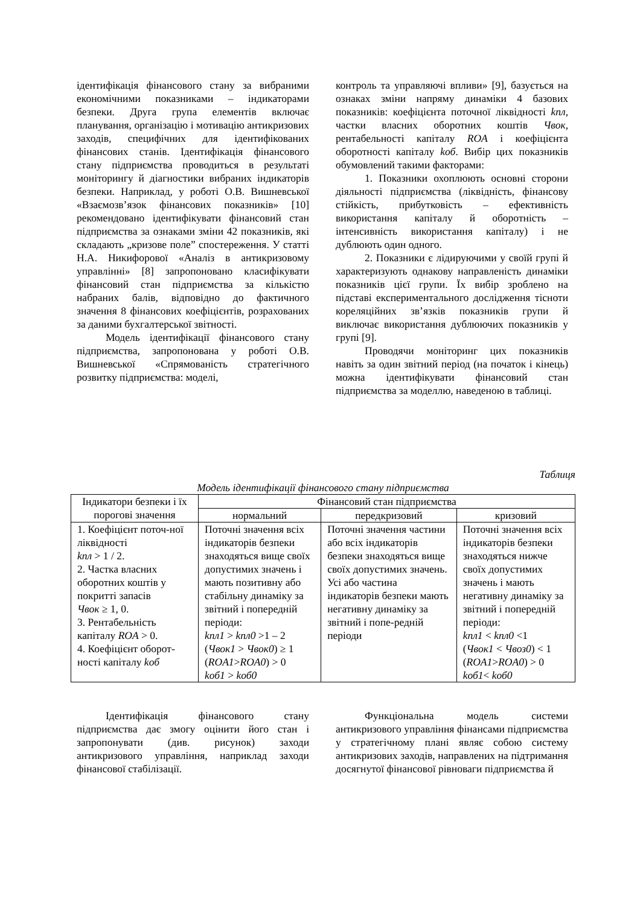ідентифікація фінансового стану за вибраними економічними показниками – індикаторами безпеки. Друга група елементів включає планування, організацію і мотивацію антикризових заходів, специфічних для ідентифікованих фінансових станів. Ідентифікація фінансового стану підприємства проводиться в результаті моніторингу й діагностики вибраних індикаторів безпеки. Наприклад, у роботі О.В. Вишневської «Взаємозв’язок фінансових показників» [10] рекомендовано ідентифікувати фінансовий стан підприємства за ознаками зміни 42 показників, які складають „кризове поле” спостереження. У статті Н.А. Никифорової «Аналіз в антикризовому управлінні» [8] запропоновано класифікувати фінансовий стан підприємства за кількістю набраних балів, відповідно до фактичного значення 8 фінансових коефіцієнтів, розрахованих за даними бухгалтерської звітності.
Модель ідентифікації фінансового стану підприємства, запропонована у роботі О.В. Вишневської «Спрямованість стратегічного розвитку підприємства: моделі,
контроль та управляючі впливи» [9], базується на ознаках зміни напряму динаміки 4 базових показників: коефіцієнта поточної ліквідності kпл, частки власних оборотних коштів Чвок, рентабельності капіталу ROA і коефіцієнта оборотності капіталу kоб. Вибір цих показників обумовлений такими факторами:
1. Показники охоплюють основні сторони діяльності підприємства (ліквідність, фінансову стійкість, прибутковість – ефективність використання капіталу й оборотність – інтенсивність використання капіталу) і не дублюють один одного.
2. Показники є лідируючими у своїй групі й характеризують однакову направленість динаміки показників цієї групи. Їх вибір зроблено на підставі експериментального дослідження тісноти кореляційних зв’язків показників групи й виключає використання дублюючих показників у групі [9].
Проводячи моніторинг цих показників навіть за один звітний період (на початок і кінець) можна ідентифікувати фінансовий стан підприємства за моделлю, наведеною в таблиці.
Таблиця
Модель ідентифікації фінансового стану підприємства
| Індикатори безпеки і їх порогові значення | Фінансовий стан підприємства | | |
| --- | --- | --- | --- |
| | нормальний | передкризовий | кризовий |
| 1. Коефіцієнт поточ-ної ліквідності kпл > 1 / 2. 2. Частка власних оборотних коштів у покритті запасів Чвок ≥ 1, 0. 3. Рентабельність капіталу ROA > 0. 4. Коефіцієнт оборот-ності капіталу kоб | Поточні значення всіх індикаторів безпеки знаходяться вище своїх допустимих значень і мають позитивну або стабільну динаміку за звітний і попередній періоди: kпл1 > kпл0 >1 – 2 ( Чвок1 > Чвок0 ) ≥ 1 ( ROA1 > ROA0 ) > 0 kоб1 > kоб0 | Поточні значення частини або всіх індикаторів безпеки знаходяться вище своїх допустимих значень. Усі або частина індикаторів безпеки мають негативну динаміку за звітний і попе-редній періоди | Поточні значення всіх індикаторів безпеки знаходяться нижче своїх допустимих значень і мають негативну динаміку за звітний і попередній періоди: kпл1 < kпл0 <1 ( Чвок1 < Чвоз0 ) < 1 ( ROA1 > ROA0 ) > 0 kоб1 < kоб0 |
Ідентифікація фінансового стану підприємства дає змогу оцінити його стан і запропонувати (див. рисунок) заходи антикризового управління, наприклад заходи фінансової стабілізації.
Функціональна модель системи антикризового управління фінансами підприємства у стратегічному плані являє собою систему антикризових заходів, направлених на підтримання досягнутої фінансової рівноваги підприємства й